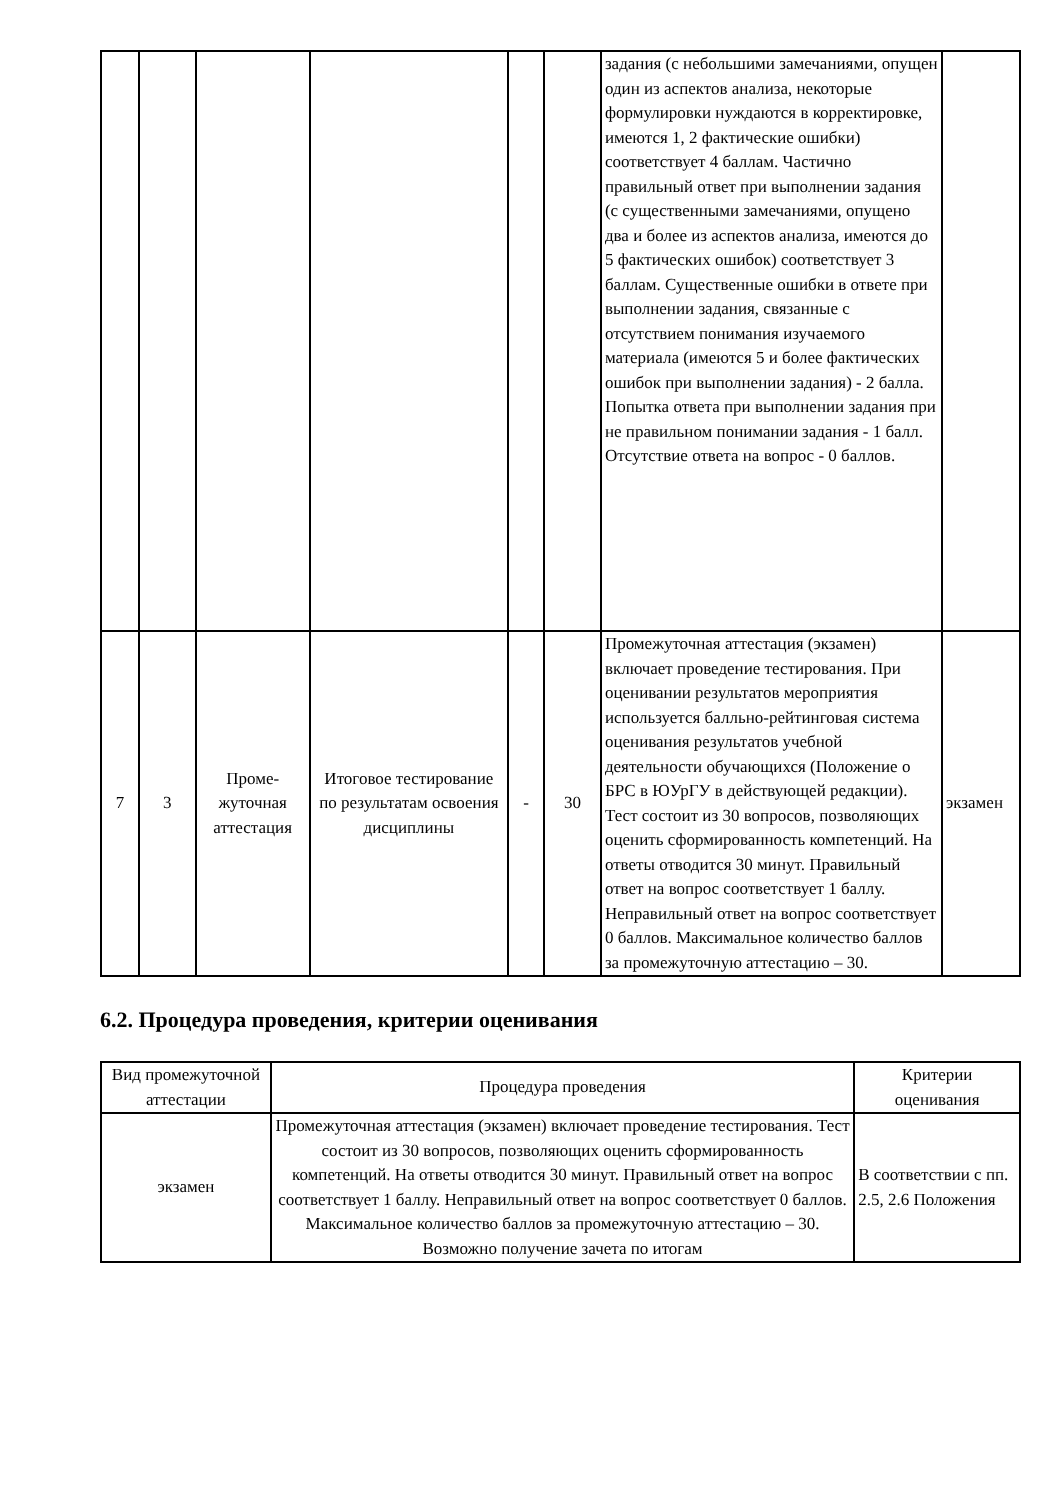| | | | | | | задания (с небольшими замечаниями, опущен один из аспектов анализа, некоторые формулировки нуждаются в корректировке, имеются 1, 2 фактические ошибки) соответствует 4 баллам. Частично правильный ответ при выполнении задания (с существенными замечаниями, опущено два и более из аспектов анализа, имеются до 5 фактических ошибок) соответствует 3 баллам. Существенные ошибки в ответе при выполнении задания, связанные с отсутствием понимания изучаемого материала (имеются 5 и более фактических ошибок при выполнении задания) - 2 балла. Попытка ответа при выполнении задания при не правильном понимании задания - 1 балл. Отсутствие ответа на вопрос - 0 баллов. | |
| 7 | 3 | Проме-жуточная аттестация | Итоговое тестирование по результатам освоения дисциплины | - | 30 | Промежуточная аттестация (экзамен) включает проведение тестирования. При оценивании результатов мероприятия используется балльно-рейтинговая система оценивания результатов учебной деятельности обучающихся (Положение о БРС в ЮУрГУ в действующей редакции). Тест состоит из 30 вопросов, позволяющих оценить сформированность компетенций. На ответы отводится 30 минут. Правильный ответ на вопрос соответствует 1 баллу. Неправильный ответ на вопрос соответствует 0 баллов. Максимальное количество баллов за промежуточную аттестацию – 30. | экзамен |
6.2. Процедура проведения, критерии оценивания
| Вид промежуточной аттестации | Процедура проведения | Критерии оценивания |
| --- | --- | --- |
| экзамен | Промежуточная аттестация (экзамен) включает проведение тестирования. Тест состоит из 30 вопросов, позволяющих оценить сформированность компетенций. На ответы отводится 30 минут. Правильный ответ на вопрос соответствует 1 баллу. Неправильный ответ на вопрос соответствует 0 баллов. Максимальное количество баллов за промежуточную аттестацию – 30. Возможно получение зачета по итогам | В соответствии с пп. 2.5, 2.6 Положения |